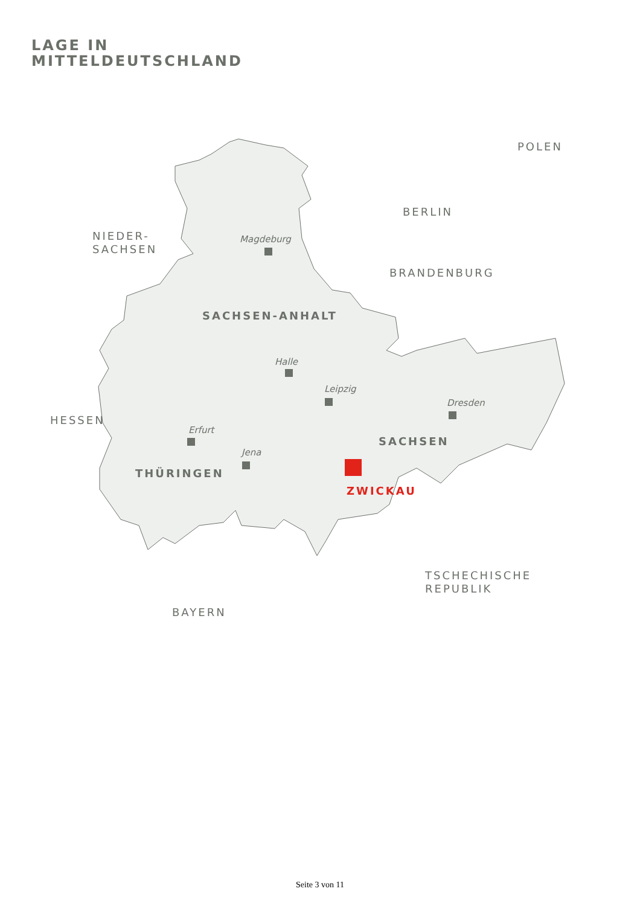LAGE IN
MITTELDEUTSCHLAND
POLEN
BERLIN
NIEDER-
SACHSEN
Magdeburg
BRANDENBURG
SACHSEN-ANHALT
Halle
Leipzig
Dresden
HESSEN
Erfurt
SACHSEN
Jena
THÜRINGEN
ZWICKAU
TSCHECHISCHE
REPUBLIK
BAYERN
Seite 3 von 11